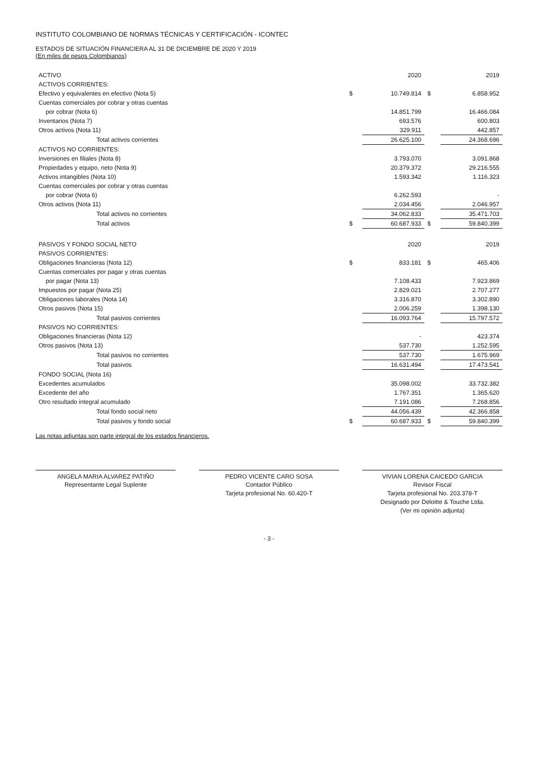INSTITUTO COLOMBIANO DE NORMAS TÉCNICAS Y CERTIFICACIÓN - ICONTEC
ESTADOS DE SITUACIÓN FINANCIERA AL 31 DE DICIEMBRE DE 2020 Y 2019
(En miles de pesos Colombianos)
| ACTIVO | | 2020 | | 2019 |
| --- | --- | --- | --- | --- |
| ACTIVOS CORRIENTES: | | | | |
| Efectivo y equivalentes en efectivo (Nota 5) | $ | 10.749.814 | $ | 6.858.952 |
| Cuentas comerciales por cobrar y otras cuentas | | | | |
| por cobrar (Nota 6) | | 14.851.799 | | 16.466.084 |
| Inventarios (Nota 7) | | 693.576 | | 600.803 |
| Otros activos (Nota 11) | | 329.911 | | 442.857 |
| Total activos corrientes | | 26.625.100 | | 24.368.696 |
| ACTIVOS NO CORRIENTES: | | | | |
| Inversiones en filiales (Nota 8) | | 3.793.070 | | 3.091.868 |
| Propiedades y equipo, neto (Nota 9) | | 20.379.372 | | 29.216.555 |
| Activos intangibles (Nota 10) | | 1.593.342 | | 1.116.323 |
| Cuentas comerciales por cobrar y otras cuentas | | | | |
| por cobrar (Nota 6) | | 6.262.593 | | - |
| Otros activos (Nota 11) | | 2.034.456 | | 2.046.957 |
| Total activos no corrientes | | 34.062.833 | | 35.471.703 |
| Total activos | $ | 60.687.933 | $ | 59.840.399 |
| PASIVOS Y FONDO SOCIAL NETO | | 2020 | | 2019 |
| --- | --- | --- | --- | --- |
| PASIVOS CORRIENTES: | | | | |
| Obligaciones financieras (Nota 12) | $ | 833.181 | $ | 465.406 |
| Cuentas comerciales por pagar y otras cuentas | | | | |
| por pagar (Nota 13) | | 7.108.433 | | 7.923.869 |
| Impuestos por pagar (Nota 25) | | 2.829.021 | | 2.707.277 |
| Obligaciones laborales (Nota 14) | | 3.316.870 | | 3.302.890 |
| Otros pasivos (Nota 15) | | 2.006.259 | | 1.398.130 |
| Total pasivos corrientes | | 16.093.764 | | 15.797.572 |
| PASIVOS NO CORRIENTES: | | | | |
| Obligaciones financieras (Nota 12) | | - | | 423.374 |
| Otros pasivos (Nota 13) | | 537.730 | | 1.252.595 |
| Total pasivos no corrientes | | 537.730 | | 1.675.969 |
| Total pasivos | | 16.631.494 | | 17.473.541 |
| FONDO SOCIAL (Nota 16) | | | | |
| Excedentes acumulados | | 35.098.002 | | 33.732.382 |
| Excedente del año | | 1.767.351 | | 1.365.620 |
| Otro resultado integral acumulado | | 7.191.086 | | 7.268.856 |
| Total fondo social neto | | 44.056.439 | | 42.366.858 |
| Total pasivos y fondo social | $ | 60.687.933 | $ | 59.840.399 |
Las notas adjuntas son parte integral de los estados financieros.
ANGELA MARIA ALVAREZ PATIÑO
Representante Legal Suplente
PEDRO VICENTE CARO SOSA
Contador Público
Tarjeta profesional No. 60.420-T
VIVIAN LORENA CAICEDO GARCIA
Revisor Fiscal
Tarjeta profesional No. 203.378-T
Designado por Deloitte & Touche Ltda.
(Ver mi opinión adjunta)
- 3 -